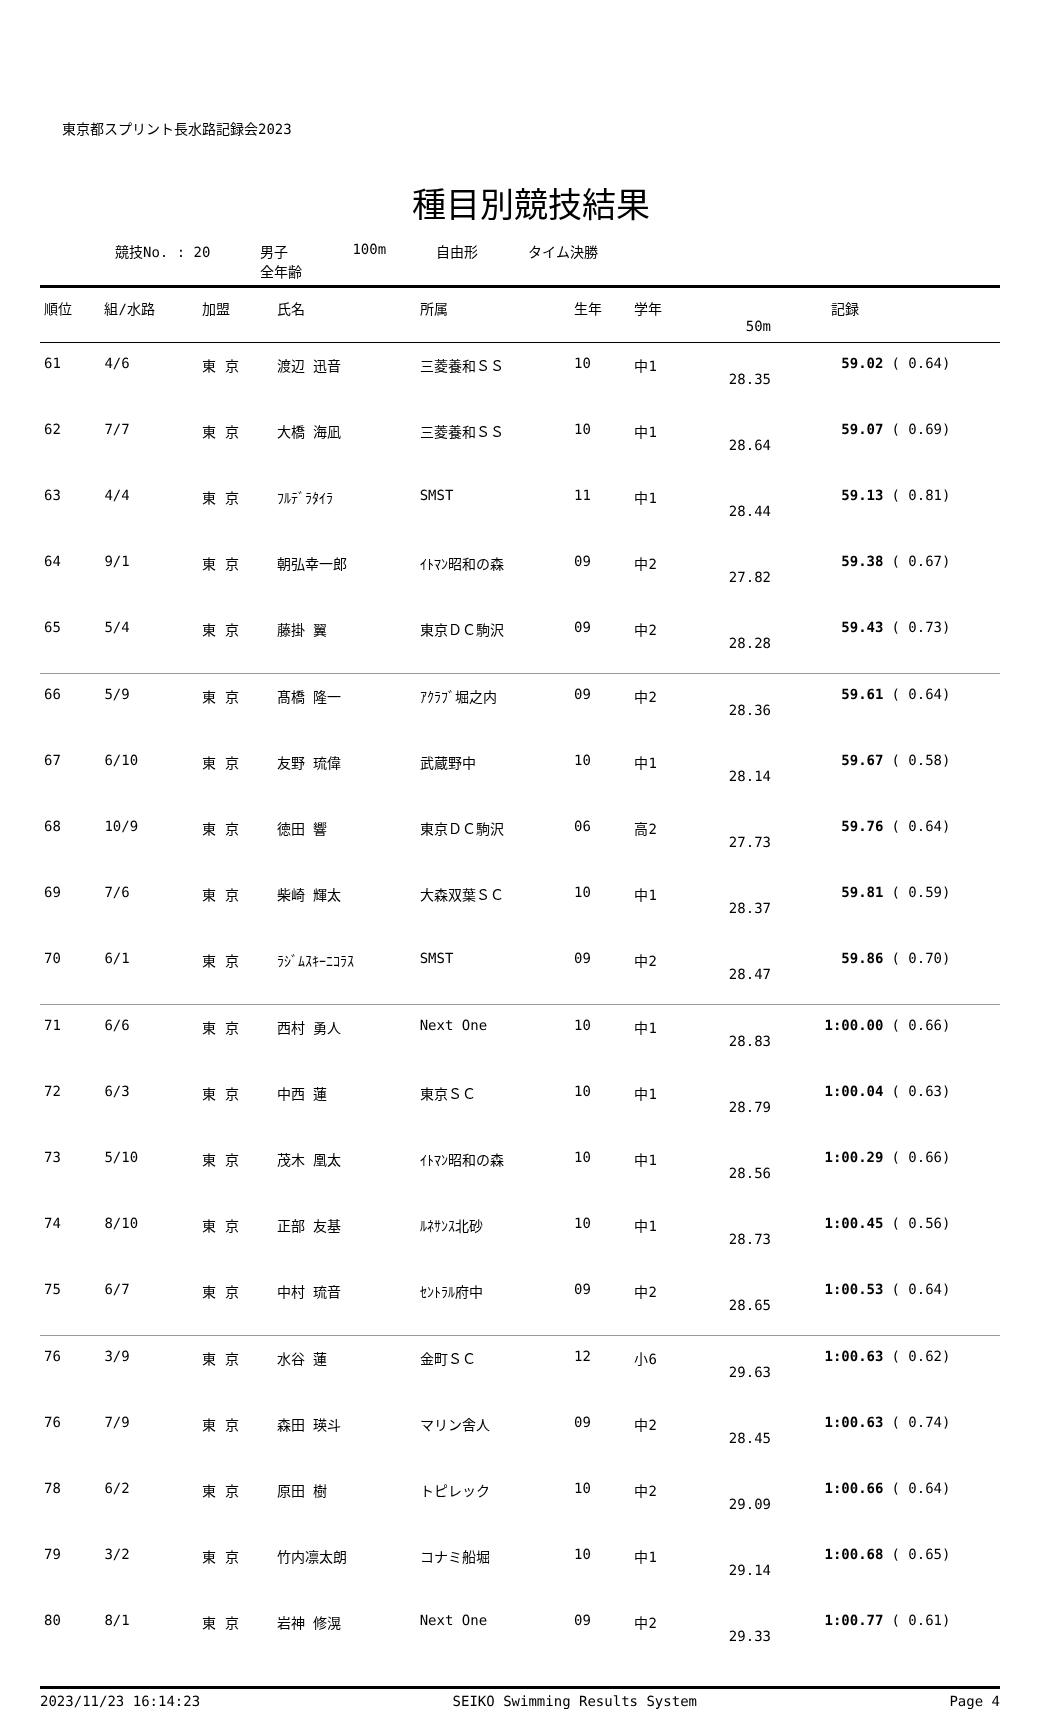東京都スプリント長水路記録会2023
種目別競技結果
競技No. : 20 男子
全年齢
100m 自由形 タイム決勝
| 順位 | 組/水路 | 加盟 | 氏名 | 所属 | 生年 | 学年 | 記録 | | |
| --- | --- | --- | --- | --- | --- | --- | --- | --- | --- |
| | | | | | | | 50m | | |
| 61 | 4/6 | 東 京 | 渡辺 迅音 | 三菱養和ＳＳ | 10 | 中1 | 28.35 | 59.02 | ( 0.64) |
| 62 | 7/7 | 東 京 | 大橋 海凪 | 三菱養和ＳＳ | 10 | 中1 | 28.64 | 59.07 | ( 0.69) |
| 63 | 4/4 | 東 京 | ﾌﾙﾃﾞﾗﾀｲﾗ | SMST | 11 | 中1 | 28.44 | 59.13 | ( 0.81) |
| 64 | 9/1 | 東 京 | 朝弘幸一郎 | ｲﾄﾏﾝ昭和の森 | 09 | 中2 | 27.82 | 59.38 | ( 0.67) |
| 65 | 5/4 | 東 京 | 藤掛 翼 | 東京ＤＣ駒沢 | 09 | 中2 | 28.28 | 59.43 | ( 0.73) |
| 66 | 5/9 | 東 京 | 髙橋 隆一 | ｱｸﾗﾌﾞ堀之内 | 09 | 中2 | 28.36 | 59.61 | ( 0.64) |
| 67 | 6/10 | 東 京 | 友野 琉偉 | 武蔵野中 | 10 | 中1 | 28.14 | 59.67 | ( 0.58) |
| 68 | 10/9 | 東 京 | 徳田 響 | 東京ＤＣ駒沢 | 06 | 高2 | 27.73 | 59.76 | ( 0.64) |
| 69 | 7/6 | 東 京 | 柴崎 輝太 | 大森双葉ＳＣ | 10 | 中1 | 28.37 | 59.81 | ( 0.59) |
| 70 | 6/1 | 東 京 | ﾗｼﾞﾑｽｷｰﾆｺﾗｽ | SMST | 09 | 中2 | 28.47 | 59.86 | ( 0.70) |
| 71 | 6/6 | 東 京 | 西村 勇人 | Next One | 10 | 中1 | 28.83 | 1:00.00 | ( 0.66) |
| 72 | 6/3 | 東 京 | 中西 蓮 | 東京ＳＣ | 10 | 中1 | 28.79 | 1:00.04 | ( 0.63) |
| 73 | 5/10 | 東 京 | 茂木 凰太 | ｲﾄﾏﾝ昭和の森 | 10 | 中1 | 28.56 | 1:00.29 | ( 0.66) |
| 74 | 8/10 | 東 京 | 正部 友基 | ﾙﾈｻﾝｽ北砂 | 10 | 中1 | 28.73 | 1:00.45 | ( 0.56) |
| 75 | 6/7 | 東 京 | 中村 琉音 | ｾﾝﾄﾗﾙ府中 | 09 | 中2 | 28.65 | 1:00.53 | ( 0.64) |
| 76 | 3/9 | 東 京 | 水谷 蓮 | 金町ＳＣ | 12 | 小6 | 29.63 | 1:00.63 | ( 0.62) |
| 76 | 7/9 | 東 京 | 森田 瑛斗 | マリン舎人 | 09 | 中2 | 28.45 | 1:00.63 | ( 0.74) |
| 78 | 6/2 | 東 京 | 原田 樹 | トピレック | 10 | 中2 | 29.09 | 1:00.66 | ( 0.64) |
| 79 | 3/2 | 東 京 | 竹内凛太朗 | コナミ船堀 | 10 | 中1 | 29.14 | 1:00.68 | ( 0.65) |
| 80 | 8/1 | 東 京 | 岩神 修滉 | Next One | 09 | 中2 | 29.33 | 1:00.77 | ( 0.61) |
2023/11/23 16:14:23 SEIKO Swimming Results System Page 4